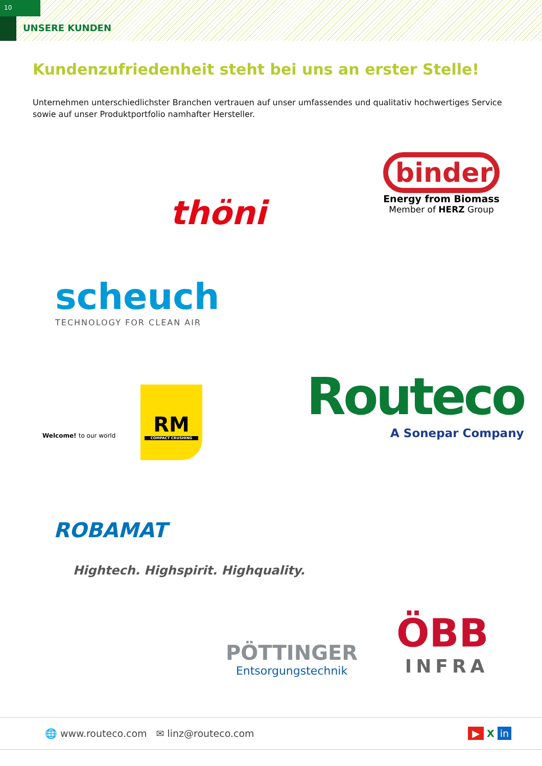10
UNSERE KUNDEN
Kundenzufriedenheit steht bei uns an erster Stelle!
Unternehmen unterschiedlichster Branchen vertrauen auf unser umfassendes und qualitativ hochwertiges Service sowie auf unser Produktportfolio namhafter Hersteller.
binder
Energy from Biomass
Member of HERZ Group
thöni
scheuch
TECHNOLOGY FOR CLEAN AIR
Welcome! to our world
RM
COMPACT CRUSHING
Routeco
A Sonepar Company
ROBAMAT
Hightech. Highspirit. Highquality.
PÖTTINGER
Entsorgungstechnik
ÖBB
INFRA
🌐 www.routeco.com ✉ linz@routeco.com ▶ X in